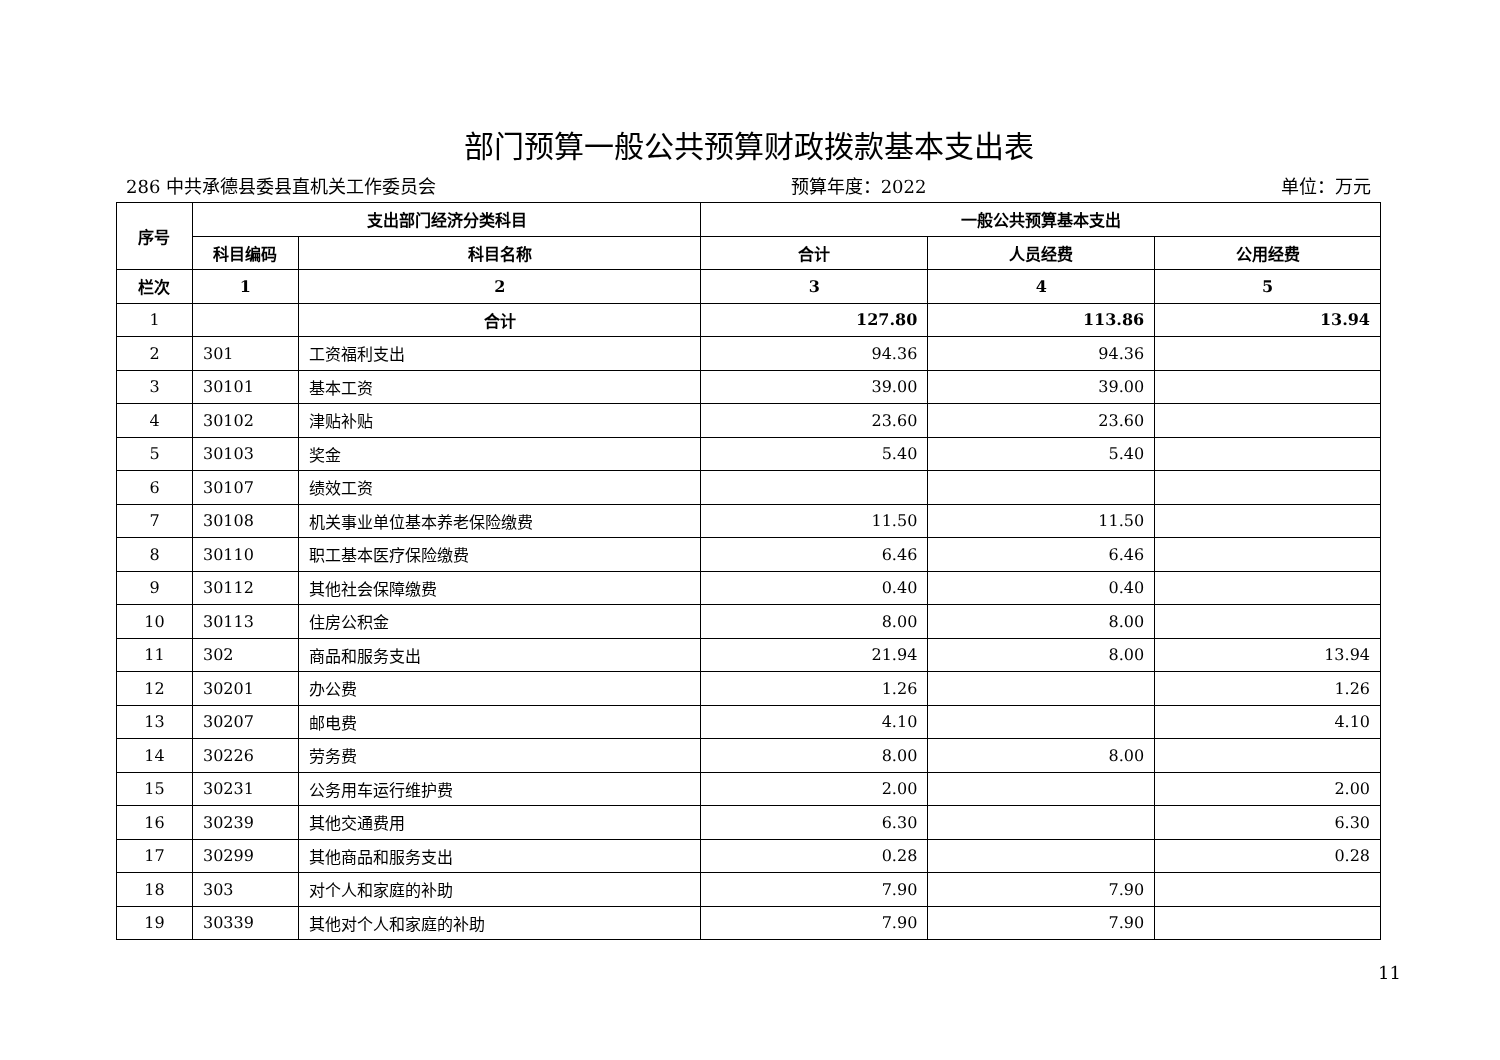部门预算一般公共预算财政拨款基本支出表
286 中共承德县委县直机关工作委员会 预算年度：2022 单位：万元
| 序号 | 支出部门经济分类科目 | | 一般公共预算基本支出 | | |
| --- | --- | --- | --- | --- | --- |
| | 科目编码 | 科目名称 | 合计 | 人员经费 | 公用经费 |
| 栏次 | 1 | 2 | 3 | 4 | 5 |
| 1 | | 合计 | 127.80 | 113.86 | 13.94 |
| 2 | 301 | 工资福利支出 | 94.36 | 94.36 | |
| 3 | 30101 | 基本工资 | 39.00 | 39.00 | |
| 4 | 30102 | 津贴补贴 | 23.60 | 23.60 | |
| 5 | 30103 | 奖金 | 5.40 | 5.40 | |
| 6 | 30107 | 绩效工资 | | | |
| 7 | 30108 | 机关事业单位基本养老保险缴费 | 11.50 | 11.50 | |
| 8 | 30110 | 职工基本医疗保险缴费 | 6.46 | 6.46 | |
| 9 | 30112 | 其他社会保障缴费 | 0.40 | 0.40 | |
| 10 | 30113 | 住房公积金 | 8.00 | 8.00 | |
| 11 | 302 | 商品和服务支出 | 21.94 | 8.00 | 13.94 |
| 12 | 30201 | 办公费 | 1.26 | | 1.26 |
| 13 | 30207 | 邮电费 | 4.10 | | 4.10 |
| 14 | 30226 | 劳务费 | 8.00 | 8.00 | |
| 15 | 30231 | 公务用车运行维护费 | 2.00 | | 2.00 |
| 16 | 30239 | 其他交通费用 | 6.30 | | 6.30 |
| 17 | 30299 | 其他商品和服务支出 | 0.28 | | 0.28 |
| 18 | 303 | 对个人和家庭的补助 | 7.90 | 7.90 | |
| 19 | 30339 | 其他对个人和家庭的补助 | 7.90 | 7.90 | |
11